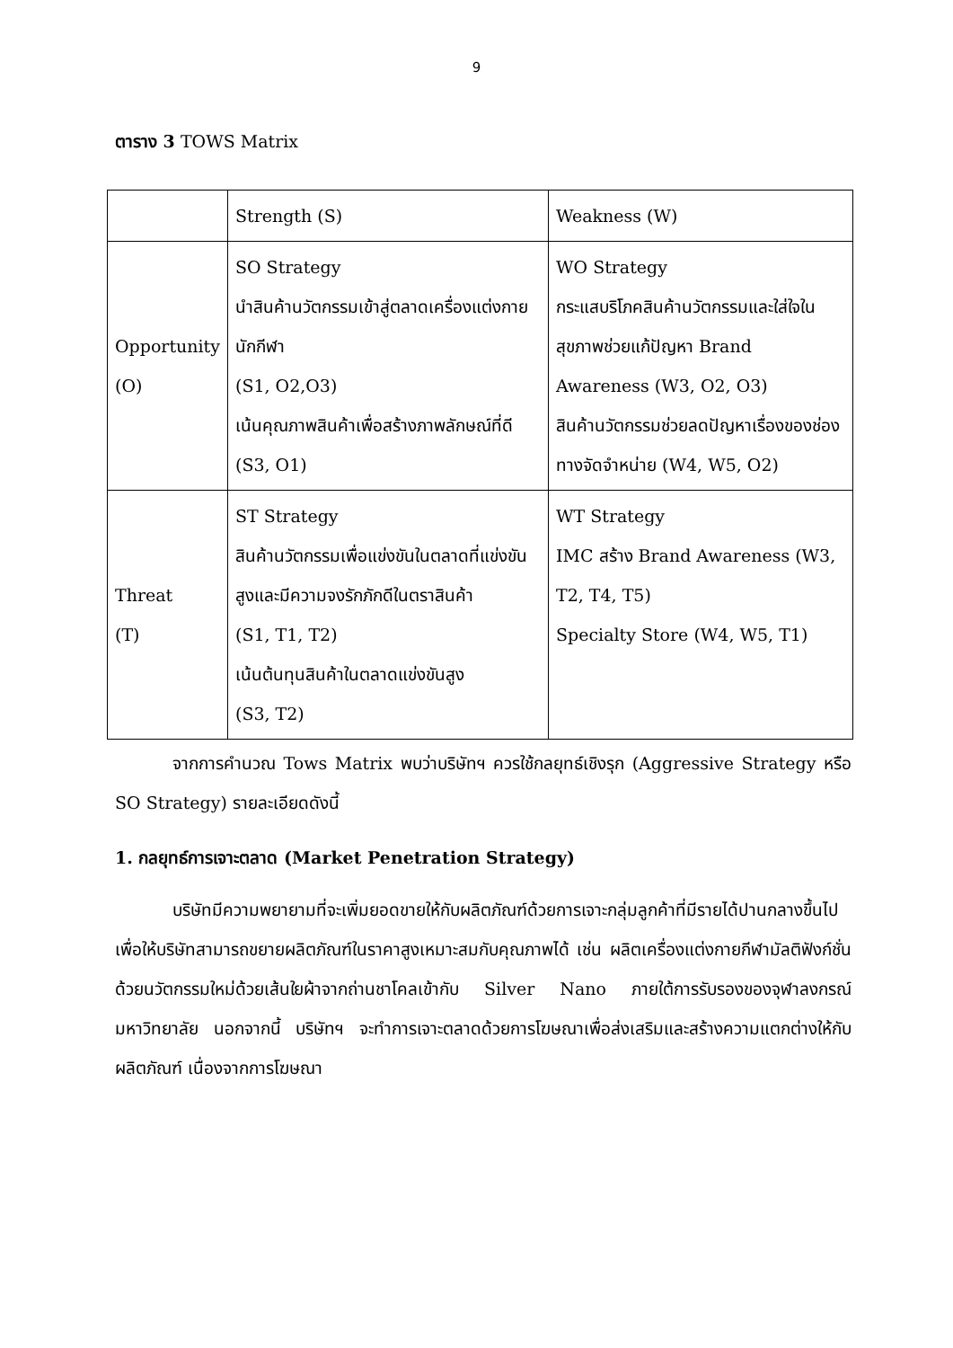9
ตาราง 3 TOWS Matrix
| | Strength (S) | Weakness (W) |
| Opportunity (O) | SO Strategy นำสินค้านวัตกรรมเข้าสู่ตลาดเครื่องแต่งกายนักกีฬา (S1, O2,O3) เน้นคุณภาพสินค้าเพื่อสร้างภาพลักษณ์ที่ดี (S3, O1) | WO Strategy กระแสบริโภคสินค้านวัตกรรมและใส่ใจในสุขภาพช่วยแก้ปัญหา Brand Awareness (W3, O2, O3) สินค้านวัตกรรมช่วยลดปัญหาเรื่องของช่องทางจัดจำหน่าย (W4, W5, O2) |
| Threat (T) | ST Strategy สินค้านวัตกรรมเพื่อแข่งขันในตลาดที่แข่งขันสูงและมีความจงรักภักดีในตราสินค้า (S1, T1, T2) เน้นต้นทุนสินค้าในตลาดแข่งขันสูง (S3, T2) | WT Strategy IMC สร้าง Brand Awareness (W3, T2, T4, T5) Specialty Store (W4, W5, T1) |
จากการคำนวณ Tows Matrix พบว่าบริษัทฯ ควรใช้กลยุทธ์เชิงรุก (Aggressive Strategy หรือ SO Strategy) รายละเอียดดังนี้
1. กลยุทธ์การเจาะตลาด (Market Penetration Strategy)
บริษัทมีความพยายามที่จะเพิ่มยอดขายให้กับผลิตภัณฑ์ด้วยการเจาะกลุ่มลูกค้าที่มีรายได้ปานกลางขึ้นไป เพื่อให้บริษัทสามารถขยายผลิตภัณฑ์ในราคาสูงเหมาะสมกับคุณภาพได้ เช่น ผลิตเครื่องแต่งกายกีฬามัลติฟังก์ชั่นด้วยนวัตกรรมใหม่ด้วยเส้นใยผ้าจากถ่านชาโคลเข้ากับ Silver Nano ภายใต้การรับรองของจุฬาลงกรณ์มหาวิทยาลัย นอกจากนี้ บริษัทฯ จะทำการเจาะตลาดด้วยการโฆษณาเพื่อส่งเสริมและสร้างความแตกต่างให้กับผลิตภัณฑ์ เนื่องจากการโฆษณา